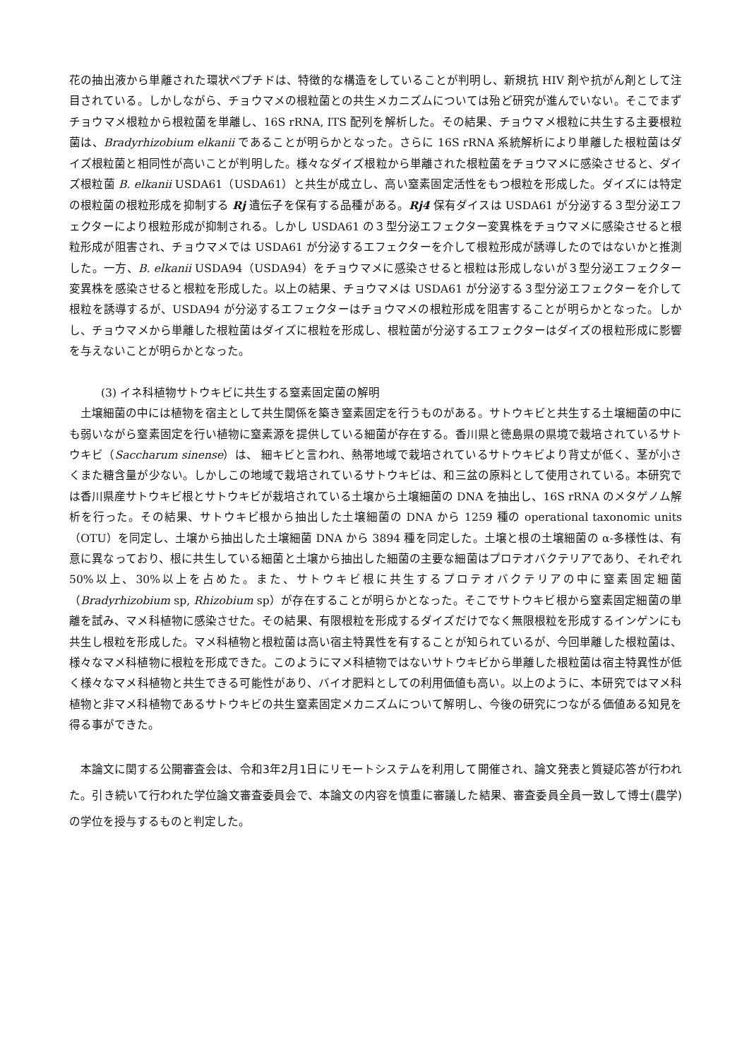花の抽出液から単離された環状ペプチドは、特徴的な構造をしていることが判明し、新規抗 HIV 剤や抗がん剤として注目されている。しかしながら、チョウマメの根粒菌との共生メカニズムについては殆ど研究が進んでいない。そこでまずチョウマメ根粒から根粒菌を単離し、16S rRNA, ITS 配列を解析した。その結果、チョウマメ根粒に共生する主要根粒菌は、Bradyrhizobium elkanii であることが明らかとなった。さらに 16S rRNA 系統解析により単離した根粒菌はダイズ根粒菌と相同性が高いことが判明した。様々なダイズ根粒から単離された根粒菌をチョウマメに感染させると、ダイズ根粒菌 B. elkanii USDA61（USDA61）と共生が成立し、高い窒素固定活性をもつ根粒を形成した。ダイズには特定の根粒菌の根粒形成を抑制する Rj 遺伝子を保有する品種がある。Rj4 保有ダイスは USDA61 が分泌する３型分泌エフェクターにより根粒形成が抑制される。しかし USDA61 の３型分泌エフェクター変異株をチョウマメに感染させると根粒形成が阻害され、チョウマメでは USDA61 が分泌するエフェクターを介して根粒形成が誘導したのではないかと推測した。一方、B. elkanii USDA94（USDA94）をチョウマメに感染させると根粒は形成しないが３型分泌エフェクター変異株を感染させると根粒を形成した。以上の結果、チョウマメは USDA61 が分泌する３型分泌エフェクターを介して根粒を誘導するが、USDA94 が分泌するエフェクターはチョウマメの根粒形成を阻害することが明らかとなった。しかし、チョウマメから単離した根粒菌はダイズに根粒を形成し、根粒菌が分泌するエフェクターはダイズの根粒形成に影響を与えないことが明らかとなった。
(3) イネ科植物サトウキビに共生する窒素固定菌の解明
土壌細菌の中には植物を宿主として共生関係を築き窒素固定を行うものがある。サトウキビと共生する土壌細菌の中にも弱いながら窒素固定を行い植物に窒素源を提供している細菌が存在する。香川県と徳島県の県境で栽培されているサトウキビ（Saccharum sinense）は、 細キビと言われ、熱帯地域で栽培されているサトウキビより背丈が低く、茎が小さくまた糖含量が少ない。しかしこの地域で栽培されているサトウキビは、和三盆の原料として使用されている。本研究では香川県産サトウキビ根とサトウキビが栽培されている土壌から土壌細菌の DNA を抽出し、16S rRNA のメタゲノム解析を行った。その結果、サトウキビ根から抽出した土壌細菌の DNA から 1259 種の operational taxonomic units （OTU）を同定し、土壌から抽出した土壌細菌 DNA から 3894 種を同定した。土壌と根の土壌細菌の α-多様性は、有意に異なっており、根に共生している細菌と土壌から抽出した細菌の主要な細菌はプロテオバクテリアであり、それぞれ 50%以上、30%以上を占めた。また、サトウキビ根に共生するプロテオバクテリアの中に窒素固定細菌（Bradyrhizobium sp, Rhizobium sp）が存在することが明らかとなった。そこでサトウキビ根から窒素固定細菌の単離を試み、マメ科植物に感染させた。その結果、有限根粒を形成するダイズだけでなく無限根粒を形成するインゲンにも共生し根粒を形成した。マメ科植物と根粒菌は高い宿主特異性を有することが知られているが、今回単離した根粒菌は、様々なマメ科植物に根粒を形成できた。このようにマメ科植物ではないサトウキビから単離した根粒菌は宿主特異性が低く様々なマメ科植物と共生できる可能性があり、バイオ肥料としての利用価値も高い。以上のように、本研究ではマメ科植物と非マメ科植物であるサトウキビの共生窒素固定メカニズムについて解明し、今後の研究につながる価値ある知見を得る事ができた。
本論文に関する公開審査会は、令和3年2月1日にリモートシステムを利用して開催され、論文発表と質疑応答が行われた。引き続いて行われた学位論文審査委員会で、本論文の内容を慎重に審議した結果、審査委員全員一致して博士(農学)の学位を授与するものと判定した。